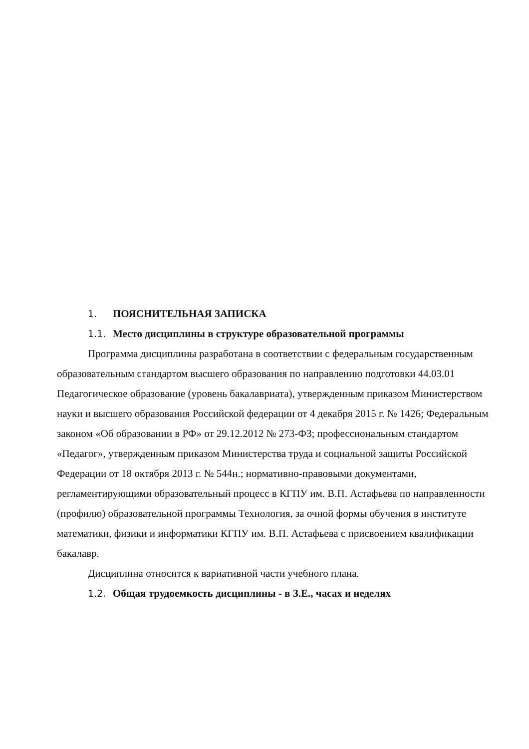1. ПОЯСНИТЕЛЬНАЯ ЗАПИСКА
1.1. Место дисциплины в структуре образовательной программы
Программа дисциплины разработана в соответствии с федеральным государственным образовательным стандартом высшего образования по направлению подготовки 44.03.01 Педагогическое образование (уровень бакалавриата), утвержденным приказом Министерством науки и высшего образования Российской федерации от 4 декабря 2015 г. № 1426; Федеральным законом «Об образовании в РФ» от 29.12.2012 № 273-ФЗ; профессиональным стандартом «Педагог», утвержденным приказом Министерства труда и социальной защиты Российской Федерации от 18 октября 2013 г. № 544н.; нормативно-правовыми документами, регламентирующими образовательный процесс в КГПУ им. В.П. Астафьева по направленности (профилю) образовательной программы Технология, за очной формы обучения в институте математики, физики и информатики КГПУ им. В.П. Астафьева с присвоением квалификации бакалавр.
Дисциплина относится к вариативной части учебного плана.
1.2. Общая трудоемкость дисциплины - в З.Е., часах и неделях